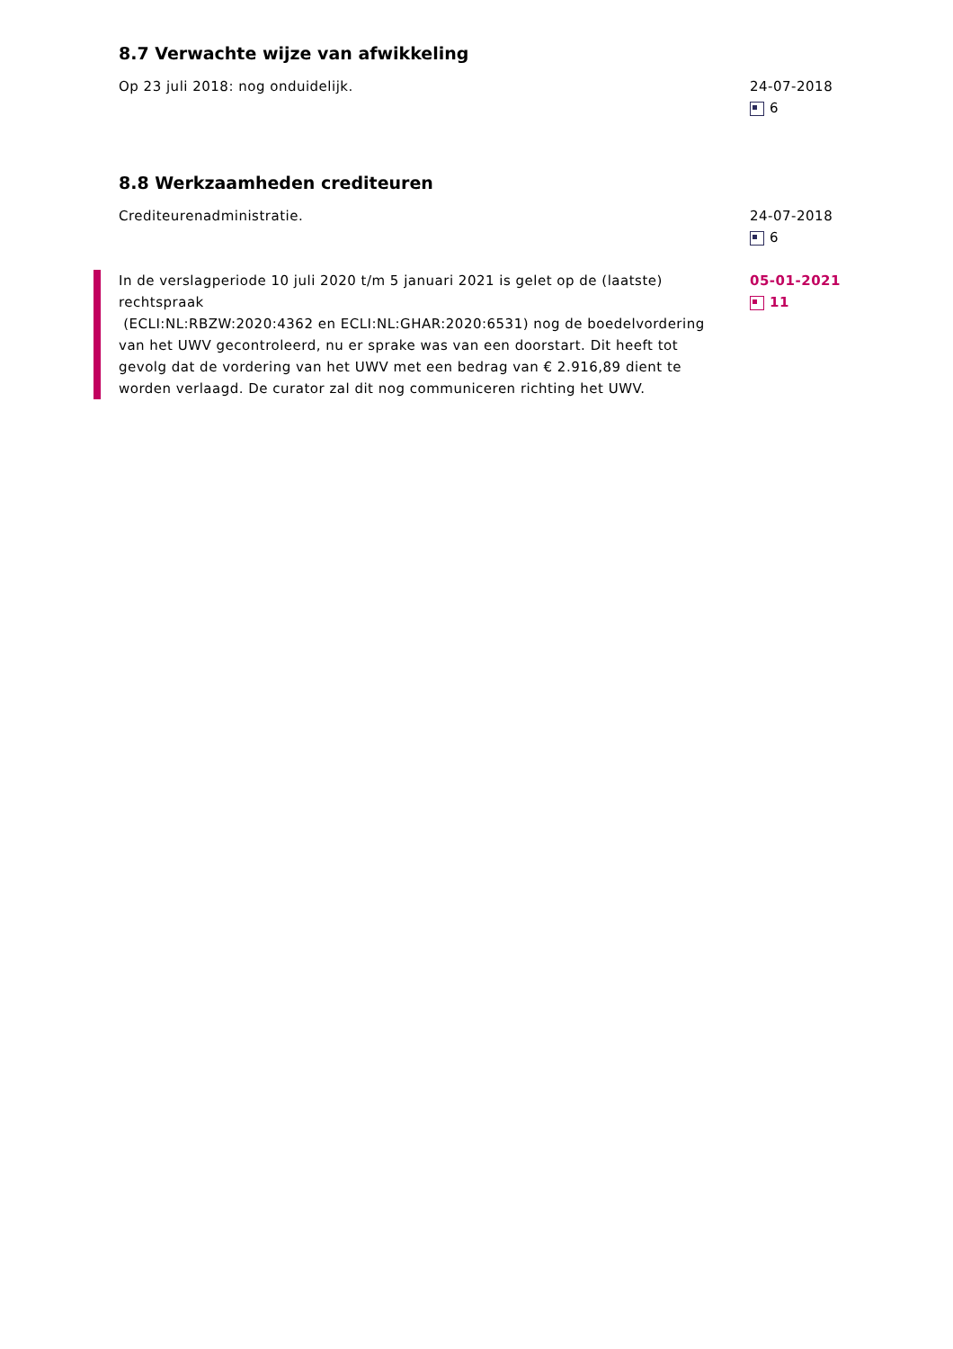8.7 Verwachte wijze van afwikkeling
Op 23 juli 2018: nog onduidelijk. 24-07-2018
6
8.8 Werkzaamheden crediteuren
Crediteurenadministratie. 24-07-2018
6
In de verslagperiode 10 juli 2020 t/m 5 januari 2021 is gelet op de (laatste) rechtspraak
(ECLI:NL:RBZW:2020:4362 en ECLI:NL:GHAR:2020:6531) nog de boedelvordering van het UWV gecontroleerd, nu er sprake was van een doorstart. Dit heeft tot gevolg dat de vordering van het UWV met een bedrag van € 2.916,89 dient te worden verlaagd. De curator zal dit nog communiceren richting het UWV.
05-01-2021
11